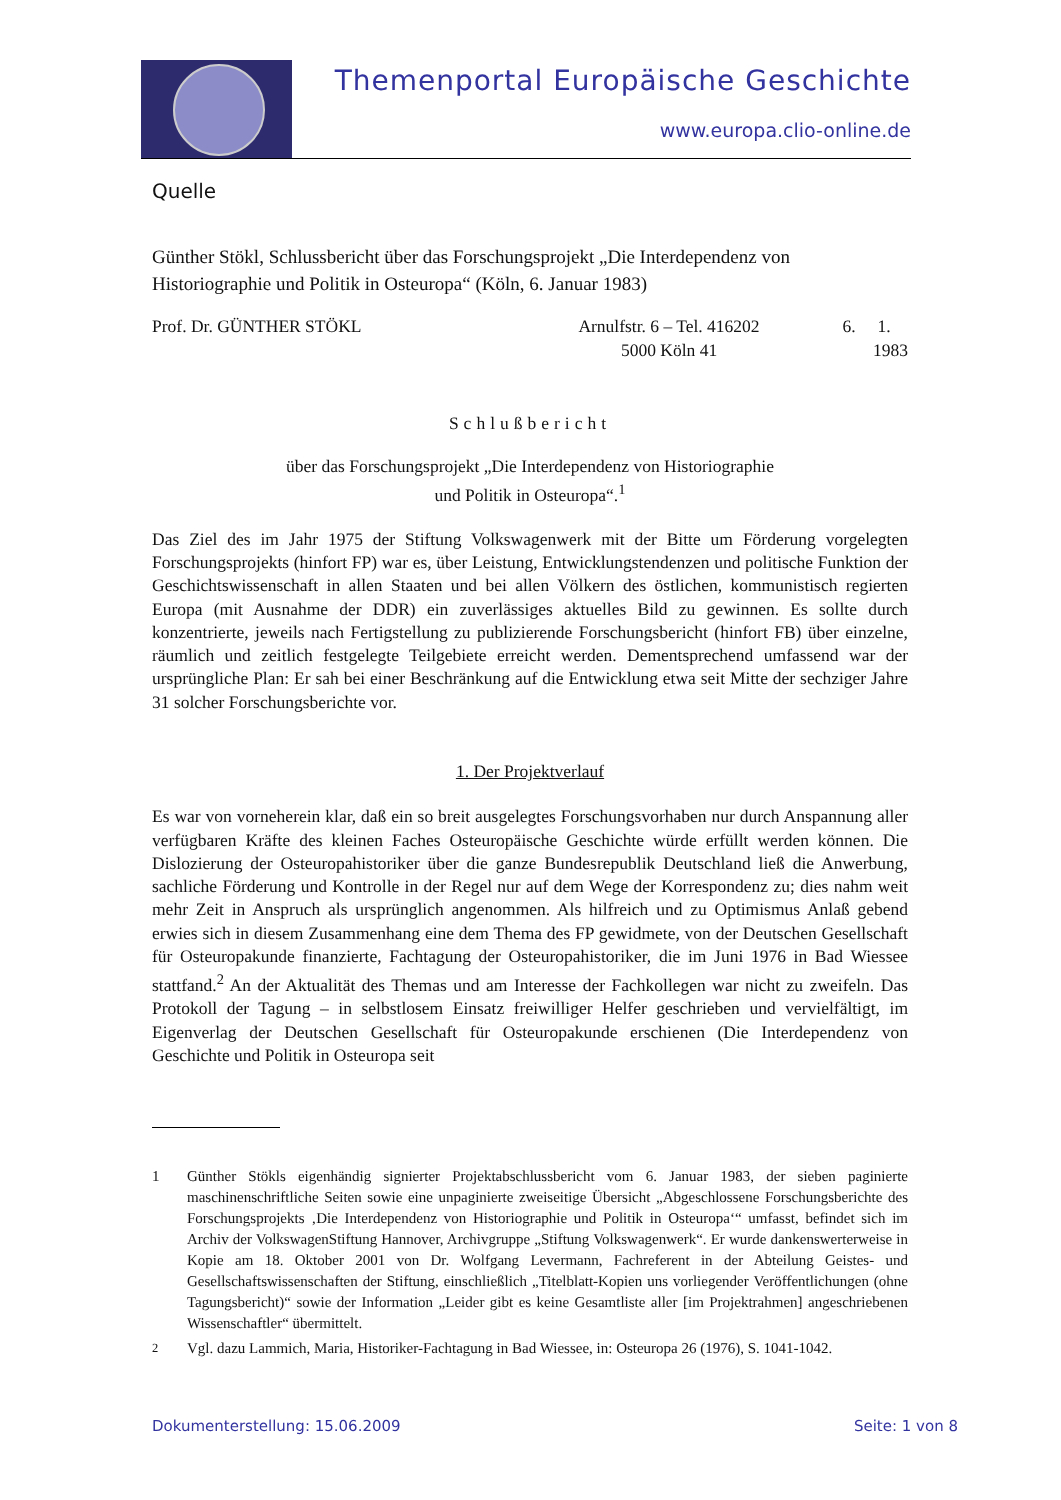Themenportal Europäische Geschichte
www.europa.clio-online.de
Quelle
Günther Stökl, Schlussbericht über das Forschungsprojekt „Die Interdependenz von Historiographie und Politik in Osteuropa“ (Köln, 6. Januar 1983)
Prof. Dr. GÜNTHER STÖKL Arnulfstr. 6 – Tel. 416202
5000 Köln 41 6. 1. 1983
Schlußbericht
über das Forschungsprojekt „Die Interdependenz von Historiographie
und Politik in Osteuropa“.<sup>1</sup>
Das Ziel des im Jahr 1975 der Stiftung Volkswagenwerk mit der Bitte um Förderung vorgelegten Forschungsprojekts (hinfort FP) war es, über Leistung, Entwicklungstendenzen und politische Funktion der Geschichtswissenschaft in allen Staaten und bei allen Völkern des östlichen, kommunistisch regierten Europa (mit Ausnahme der DDR) ein zuverlässiges aktuelles Bild zu gewinnen. Es sollte durch konzentrierte, jeweils nach Fertigstellung zu publizierende Forschungsbericht (hinfort FB) über einzelne, räumlich und zeitlich festgelegte Teilgebiete erreicht werden. Dementsprechend umfassend war der ursprüngliche Plan: Er sah bei einer Beschränkung auf die Entwicklung etwa seit Mitte der sechziger Jahre 31 solcher Forschungsberichte vor.
1. Der Projektverlauf
Es war von vorneherein klar, daß ein so breit ausgelegtes Forschungsvorhaben nur durch Anspannung aller verfügbaren Kräfte des kleinen Faches Osteuropäische Geschichte würde erfüllt werden können. Die Dislozierung der Osteuropahistoriker über die ganze Bundesrepublik Deutschland ließ die Anwerbung, sachliche Förderung und Kontrolle in der Regel nur auf dem Wege der Korrespondenz zu; dies nahm weit mehr Zeit in Anspruch als ursprünglich angenommen. Als hilfreich und zu Optimismus Anlaß gebend erwies sich in diesem Zusammenhang eine dem Thema des FP gewidmete, von der Deutschen Gesellschaft für Osteuropakunde finanzierte, Fachtagung der Osteuropahistoriker, die im Juni 1976 in Bad Wiessee stattfand.<sup>2</sup> An der Aktualität des Themas und am Interesse der Fachkollegen war nicht zu zweifeln. Das Protokoll der Tagung – in selbstlosem Einsatz freiwilliger Helfer geschrieben und vervielfältigt, im Eigenverlag der Deutschen Gesellschaft für Osteuropakunde erschienen (Die Interdependenz von Geschichte und Politik in Osteuropa seit
1 Günther Stökls eigenhändig signierter Projektabschlussbericht vom 6. Januar 1983, der sieben paginierte maschinenschriftliche Seiten sowie eine unpaginierte zweiseitige Übersicht „Abgeschlossene Forschungsberichte des Forschungsprojekts ‚Die Interdependenz von Historiographie und Politik in Osteuropa‘“ umfasst, befindet sich im Archiv der VolkswagenStiftung Hannover, Archivgruppe „Stiftung Volkswagenwerk“. Er wurde dankenswerterweise in Kopie am 18. Oktober 2001 von Dr. Wolfgang Levermann, Fachreferent in der Abteilung Geistes- und Gesellschaftswissenschaften der Stiftung, einschließlich „Titelblatt-Kopien uns vorliegender Veröffentlichungen (ohne Tagungsbericht)“ sowie der Information „Leider gibt es keine Gesamtliste aller [im Projektrahmen] angeschriebenen Wissenschaftler“ übermittelt.
<sup>2</sup> Vgl. dazu Lammich, Maria, Historiker-Fachtagung in Bad Wiessee, in: Osteuropa 26 (1976), S. 1041-1042.
Dokumenterstellung: 15.06.2009 Seite: 1 von 8